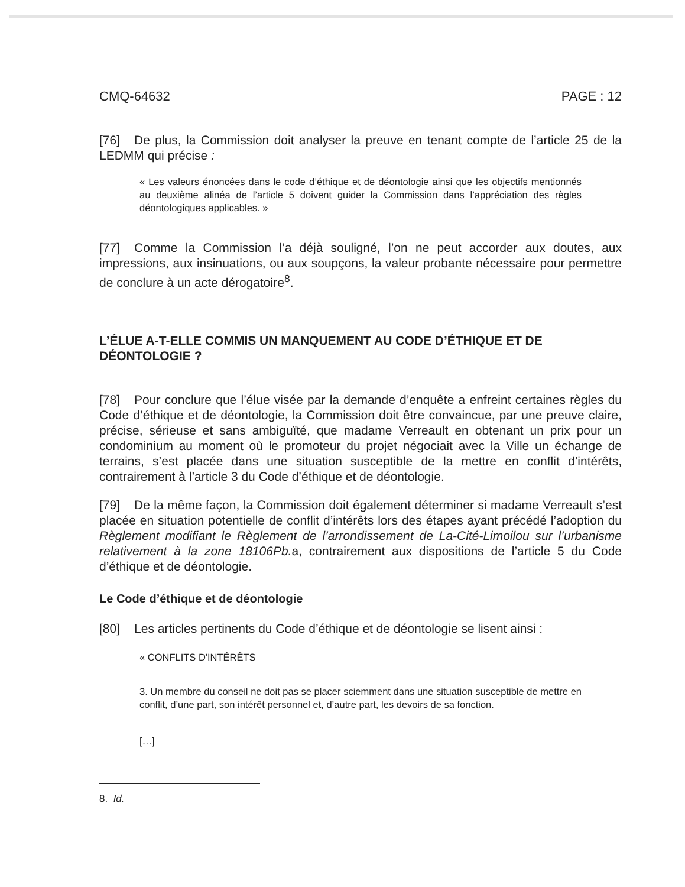CMQ-64632 PAGE : 12
[76] De plus, la Commission doit analyser la preuve en tenant compte de l’article 25 de la LEDMM qui précise :
« Les valeurs énoncées dans le code d’éthique et de déontologie ainsi que les objectifs mentionnés au deuxième alinéa de l’article 5 doivent guider la Commission dans l’appréciation des règles déontologiques applicables. »
[77] Comme la Commission l’a déjà souligné, l’on ne peut accorder aux doutes, aux impressions, aux insinuations, ou aux soupçons, la valeur probante nécessaire pour permettre de conclure à un acte dérogatoire<sup>8</sup>.
L’ÉLUE A-T-ELLE COMMIS UN MANQUEMENT AU CODE D’ÉTHIQUE ET DE DÉONTOLOGIE ?
[78] Pour conclure que l’élue visée par la demande d’enquête a enfreint certaines règles du Code d’éthique et de déontologie, la Commission doit être convaincue, par une preuve claire, précise, sérieuse et sans ambiguïté, que madame Verreault en obtenant un prix pour un condominium au moment où le promoteur du projet négociait avec la Ville un échange de terrains, s’est placée dans une situation susceptible de la mettre en conflit d’intérêts, contrairement à l’article 3 du Code d’éthique et de déontologie.
[79] De la même façon, la Commission doit également déterminer si madame Verreault s’est placée en situation potentielle de conflit d’intérêts lors des étapes ayant précédé l’adoption du Règlement modifiant le Règlement de l’arrondissement de La-Cité-Limoilou sur l’urbanisme relativement à la zone 18106Pb. a, contrairement aux dispositions de l’article 5 du Code d’éthique et de déontologie.
Le Code d’éthique et de déontologie
[80] Les articles pertinents du Code d’éthique et de déontologie se lisent ainsi :
« CONFLITS D'INTÉRÊTS
3. Un membre du conseil ne doit pas se placer sciemment dans une situation susceptible de mettre en conflit, d’une part, son intérêt personnel et, d’autre part, les devoirs de sa fonction.
[…]
8. Id.